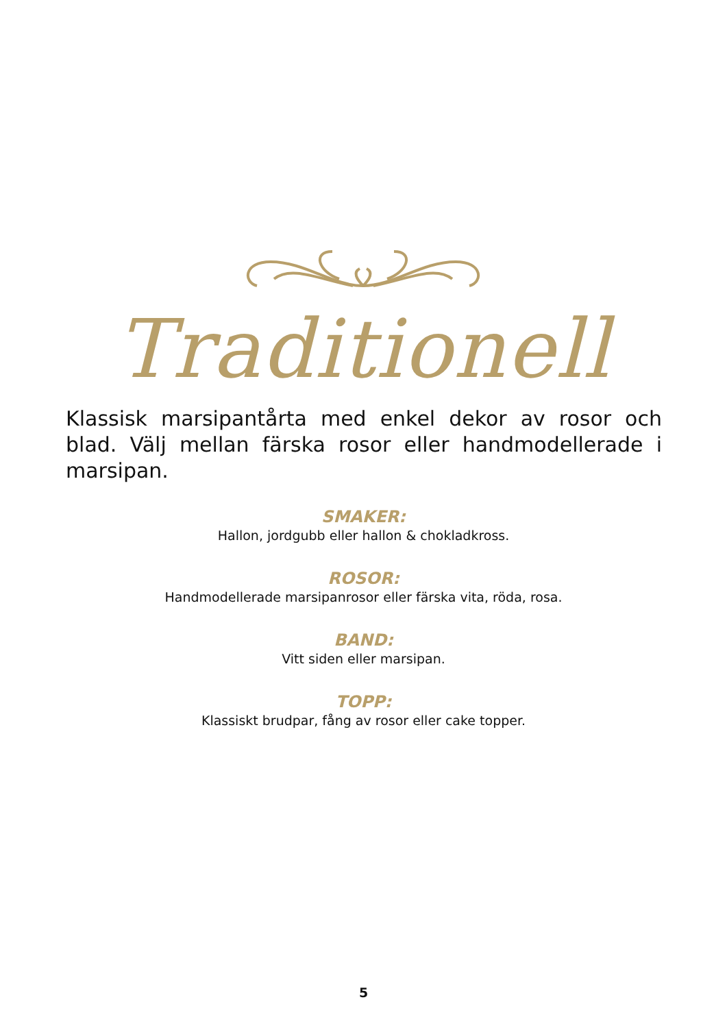Traditionell
Klassisk marsipantårta med enkel dekor av rosor och blad. Välj mellan färska rosor eller handmodellerade i marsipan.
SMAKER:
Hallon, jordgubb eller hallon & chokladkross.
ROSOR:
Handmodellerade marsipanrosor eller färska vita, röda, rosa.
BAND:
Vitt siden eller marsipan.
TOPP:
Klassiskt brudpar, fång av rosor eller cake topper.
5